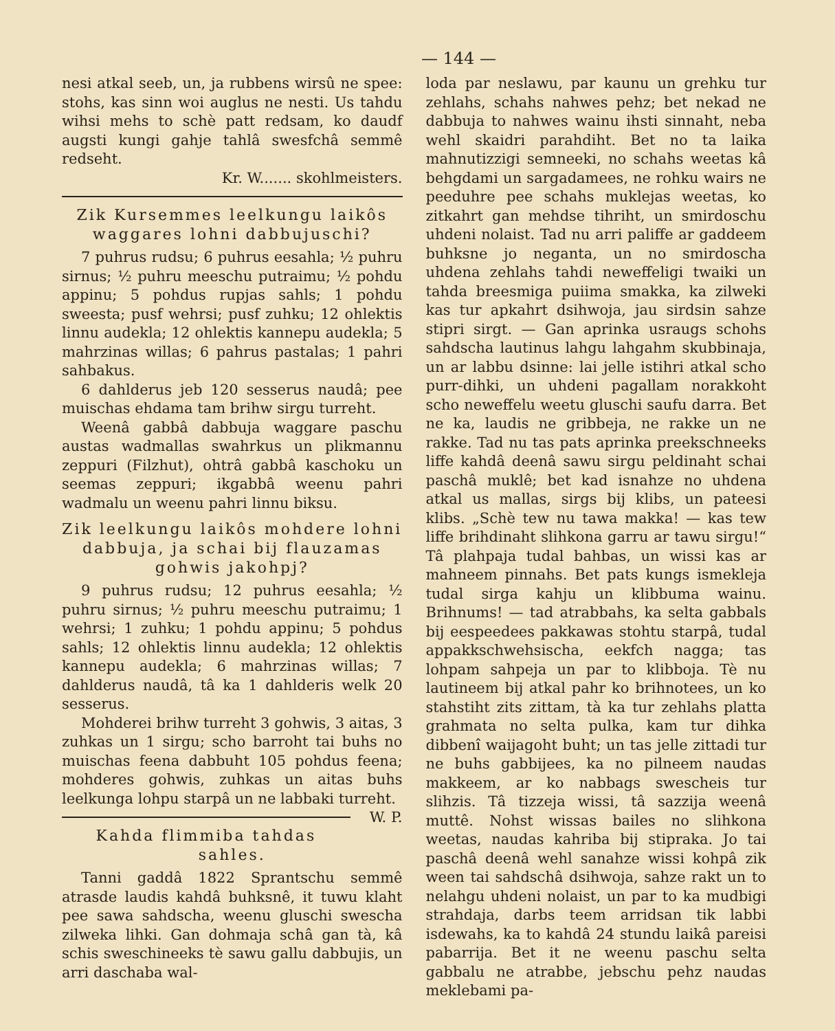— 144 —
nesi atkal seeb, un, ja rubbens wirsû ne spee: stohs, kas sinn woi auglus ne nesti. Us tahdu wihsi mehs to schè patt redsam, ko daudf augsti kungi gahje tahlâ swesfchâ semmê redseht.
Kr. W....... skohlmeisters.
Zik Kursemmes leelkungu laikôs waggares lohni dabbujuschi?
7 puhrus rudsu; 6 puhrus eesahla; ½ puhru sirnus; ½ puhru meeschu putraimu; ½ pohdu appinu; 5 pohdus rupjas sahls; 1 pohdu sweesta; pusf wehrsi; pusf zuhku; 12 ohlektis linnu audekla; 12 ohlektis kannepu audekla; 5 mahrzinas willas; 6 pahrus pastalas; 1 pahri sahbakus.
6 dahlderus jeb 120 sesserus naudâ; pee muischas ehdama tam brihw sirgu turreht.
Weenâ gabbâ dabbuja waggare paschu austas wadmallas swahrkus un plikmannu zeppuri (Filzhut), ohtrâ gabbâ kaschoku un seemas zeppuri; ikgabbâ weenu pahri wadmalu un weenu pahri linnu biksu.
Zik leelkungu laikôs mohdere lohni dabbuja, ja schai bij flauzamas gohwis jakohpj?
9 puhrus rudsu; 12 puhrus eesahla; ½ puhru sirnus; ½ puhru meeschu putraimu; 1 wehrsi; 1 zuhku; 1 pohdu appinu; 5 pohdus sahls; 12 ohlektis linnu audekla; 12 ohlektis kannepu audekla; 6 mahrzinas willas; 7 dahlderus naudâ, tâ ka 1 dahlderis welk 20 sesserus.
Mohderei brihw turreht 3 gohwis, 3 aitas, 3 zuhkas un 1 sirgu; scho barroht tai buhs no muischas feena dabbuht 105 pohdus feena; mohderes gohwis, zuhkas un aitas buhs leelkunga lohpu starpâ un ne labbaki turreht. W. P.
Kahda flimmiba tahdas sahles.
Tanni gaddâ 1822 Sprantschu semmê atrasde laudis kahdâ buhksnê, it tuwu klaht pee sawa sahdscha, weenu gluschi swescha zilweka lihki. Gan dohmaja schâ gan tà, kâ schis sweschineeks tè sawu gallu dabbujis, un arri daschaba wal-
loda par neslawu, par kaunu un grehku tur zehlahs, schahs nahwes pehz; bet nekad ne dabbuja to nahwes wainu ihsti sinnaht, neba wehl skaidri parahdiht. Bet no ta laika mahnutizzigi semneeki, no schahs weetas kâ behgdami un sargadamees, ne rohku wairs ne peeduhre pee schahs muklejas weetas, ko zitkahrt gan mehdse tihriht, un smirdoschu uhdeni nolaist. Tad nu arri paliffe ar gaddeem buhksne jo neganta, un no smirdoscha uhdena zehlahs tahdi neweffeligi twaiki un tahda breesmiga puiima smakka, ka zilweki kas tur apkahrt dsihwoja, jau sirdsin sahze stipri sirgt. — Gan aprinka usraugs schohs sahdscha lautinus lahgu lahgahm skubbinaja, un ar labbu dsinne: lai jelle istihri atkal scho purr-dihki, un uhdeni pagallam norakkoht scho neweffelu weetu gluschi saufu darra. Bet ne ka, laudis ne gribbeja, ne rakke un ne rakke. Tad nu tas pats aprinka preekschneeks liffe kahdâ deenâ sawu sirgu peldinaht schai paschâ muklê; bet kad isnahze no uhdena atkal us mallas, sirgs bij klibs, un pateesi klibs. „Schè tew nu tawa makka! — kas tew liffe brihdinaht slihkona garru ar tawu sirgu!“ Tâ plahpaja tudal bahbas, un wissi kas ar mahneem pinnahs. Bet pats kungs ismekleja tudal sirga kahju un klibbuma wainu. Brihnums! — tad atrabbahs, ka selta gabbals bij eespeedees pakkawas stohtu starpâ, tudal appakkschwehsischa, eekfch nagga; tas lohpam sahpeja un par to klibboja. Tè nu lautineem bij atkal pahr ko brihnotees, un ko stahstiht zits zittam, tà ka tur zehlahs platta grahmata no selta pulka, kam tur dihka dibbenî waijagoht buht; un tas jelle zittadi tur ne buhs gabbijees, ka no pilneem naudas makkeem, ar ko nabbags swescheis tur slihzis. Tâ tizzeja wissi, tâ sazzija weenâ muttê. Nohst wissas bailes no slihkona weetas, naudas kahriba bij stipraka. Jo tai paschâ deenâ wehl sanahze wissi kohpâ zik ween tai sahdschâ dsihwoja, sahze rakt un to nelahgu uhdeni nolaist, un par to ka mudbigi strahdaja, darbs teem arridsan tik labbi isdewahs, ka to kahdâ 24 stundu laikâ pareisi pabarrija. Bet it ne weenu paschu selta gabbalu ne atrabbe, jebschu pehz naudas meklebami pa-